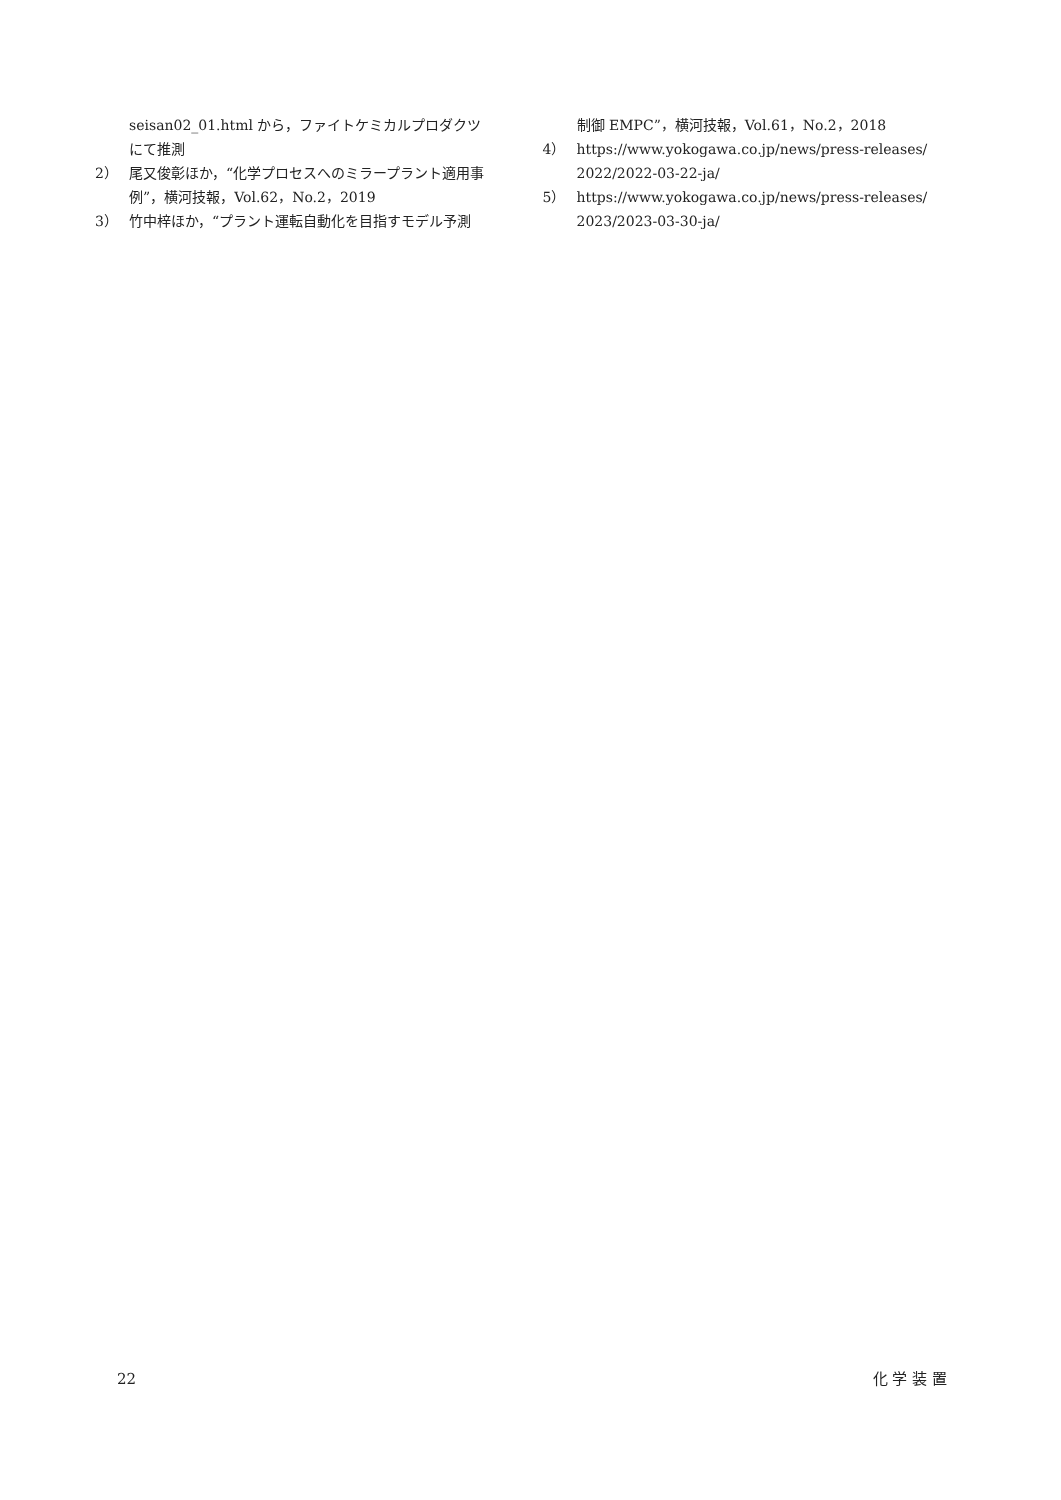seisan02_01.html から，ファイトケミカルプロダクツにて推測
2） 尾又俊彰ほか，“化学プロセスへのミラープラント適用事例”，横河技報，Vol.62，No.2，2019
3） 竹中梓ほか，“プラント運転自動化を目指すモデル予測
制御 EMPC”，横河技報，Vol.61，No.2，2018
4） https://www.yokogawa.co.jp/news/press-releases/ 2022/2022-03-22-ja/
5） https://www.yokogawa.co.jp/news/press-releases/ 2023/2023-03-30-ja/
22 化 学 装 置